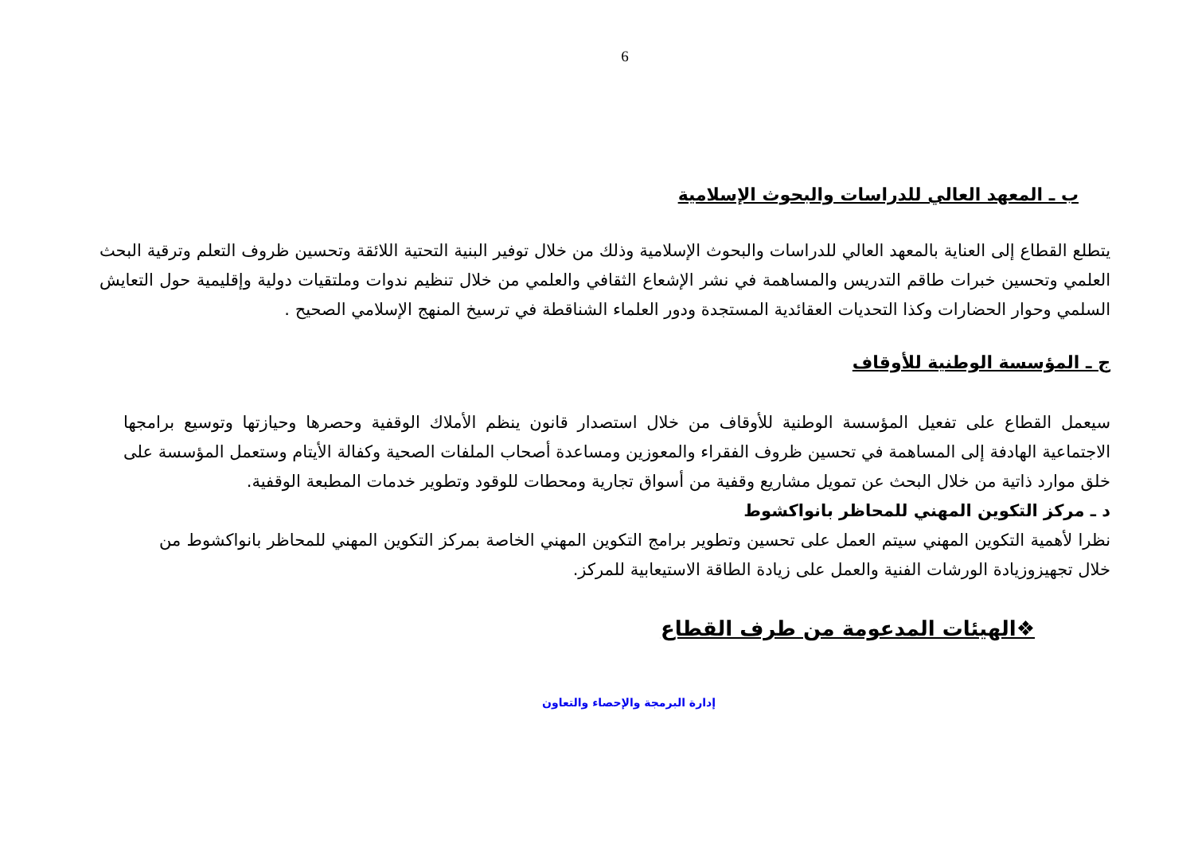6
ب ـ المعهد العالي للدراسات والبحوث الإسلامية
يتطلع القطاع إلى العناية بالمعهد العالي للدراسات والبحوث الإسلامية وذلك من خلال توفير البنية التحتية اللائقة وتحسين ظروف التعلم وترقية البحث العلمي وتحسين خبرات طاقم التدريس والمساهمة في نشر الإشعاع الثقافي والعلمي من خلال تنظيم ندوات وملتقيات دولية وإقليمية حول التعايش السلمي وحوار الحضارات وكذا التحديات العقائدية المستجدة ودور العلماء الشناقطة في ترسيخ المنهج الإسلامي الصحيح .
ج ـ المؤسسة الوطنية للأوقاف
سيعمل القطاع على تفعيل المؤسسة الوطنية للأوقاف من خلال استصدار قانون ينظم الأملاك الوقفية وحصرها وحيازتها وتوسيع برامجها الاجتماعية الهادفة إلى المساهمة في تحسين ظروف الفقراء والمعوزين ومساعدة أصحاب الملفات الصحية وكفالة الأيتام وستعمل المؤسسة على خلق موارد ذاتية من خلال البحث عن تمويل مشاريع وقفية من أسواق تجارية ومحطات للوقود وتطوير خدمات المطبعة الوقفية.
د ـ مركز التكوين المهني للمحاظر بانواكشوط
نظرا لأهمية التكوين المهني سيتم العمل على تحسين وتطوير برامج التكوين المهني الخاصة بمركز التكوين المهني للمحاظر بانواكشوط من خلال تجهيزوزيادة الورشات الفنية والعمل على زيادة الطاقة الاستيعابية للمركز.
❖الهيئات المدعومة من طرف القطاع
إدارة البرمجة والإحصاء والتعاون